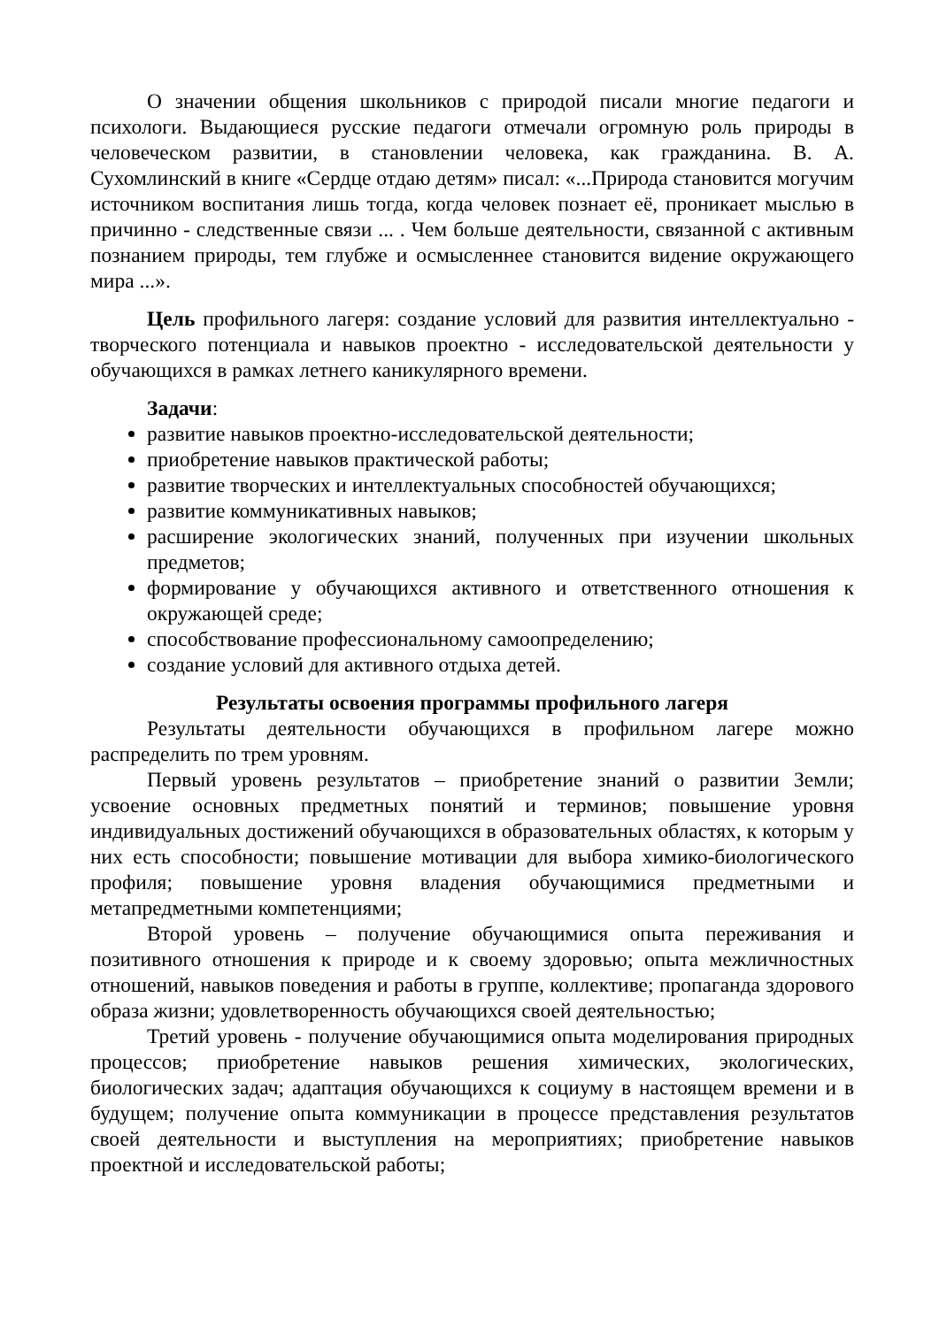О значении общения школьников с природой писали многие педагоги и психологи. Выдающиеся русские педагоги отмечали огромную роль природы в человеческом развитии, в становлении человека, как гражданина. В. А. Сухомлинский в книге «Сердце отдаю детям» писал: «...Природа становится могучим источником воспитания лишь тогда, когда человек познает её, проникает мыслью в причинно - следственные связи ... . Чем больше деятельности, связанной с активным познанием природы, тем глубже и осмысленнее становится видение окружающего мира ...».
Цель профильного лагеря: создание условий для развития интеллектуально - творческого потенциала и навыков проектно - исследовательской деятельности у обучающихся в рамках летнего каникулярного времени.
Задачи:
развитие навыков проектно-исследовательской деятельности;
приобретение навыков практической работы;
развитие творческих и интеллектуальных способностей обучающихся;
развитие коммуникативных навыков;
расширение экологических знаний, полученных при изучении школьных предметов;
формирование у обучающихся активного и ответственного отношения к окружающей среде;
способствование профессиональному самоопределению;
создание условий для активного отдыха детей.
Результаты освоения программы профильного лагеря
Результаты деятельности обучающихся в профильном лагере можно распределить по трем уровням.
Первый уровень результатов – приобретение знаний о развитии Земли; усвоение основных предметных понятий и терминов; повышение уровня индивидуальных достижений обучающихся в образовательных областях, к которым у них есть способности; повышение мотивации для выбора химико-биологического профиля; повышение уровня владения обучающимися предметными и метапредметными компетенциями;
Второй уровень – получение обучающимися опыта переживания и позитивного отношения к природе и к своему здоровью; опыта межличностных отношений, навыков поведения и работы в группе, коллективе; пропаганда здорового образа жизни; удовлетворенность обучающихся своей деятельностью;
Третий уровень - получение обучающимися опыта моделирования природных процессов; приобретение навыков решения химических, экологических, биологических задач; адаптация обучающихся к социуму в настоящем времени и в будущем; получение опыта коммуникации в процессе представления результатов своей деятельности и выступления на мероприятиях; приобретение навыков проектной и исследовательской работы;